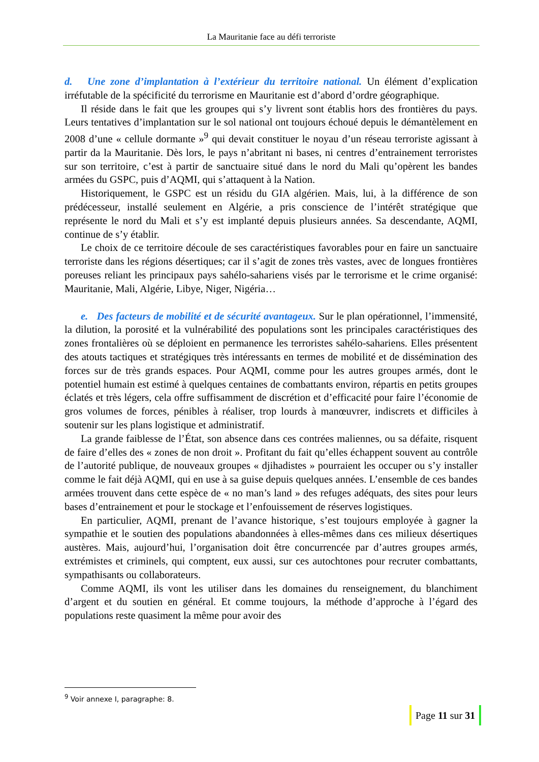La Mauritanie face au défi terroriste
d. Une zone d’implantation à l’extérieur du territoire national. Un élément d’explication irréfutable de la spécificité du terrorisme en Mauritanie est d’abord d’ordre géographique.
Il réside dans le fait que les groupes qui s’y livrent sont établis hors des frontières du pays. Leurs tentatives d’implantation sur le sol national ont toujours échoué depuis le démantèlement en 2008 d’une « cellule dormante »<sup>9</sup> qui devait constituer le noyau d’un réseau terroriste agissant à partir da la Mauritanie. Dès lors, le pays n’abritant ni bases, ni centres d’entrainement terroristes sur son territoire, c’est à partir de sanctuaire situé dans le nord du Mali qu’opèrent les bandes armées du GSPC, puis d’AQMI, qui s’attaquent à la Nation.
Historiquement, le GSPC est un résidu du GIA algérien. Mais, lui, à la différence de son prédécesseur, installé seulement en Algérie, a pris conscience de l’intérêt stratégique que représente le nord du Mali et s’y est implanté depuis plusieurs années. Sa descendante, AQMI, continue de s’y établir.
Le choix de ce territoire découle de ses caractéristiques favorables pour en faire un sanctuaire terroriste dans les régions désertiques; car il s’agit de zones très vastes, avec de longues frontières poreuses reliant les principaux pays sahélo-sahariens visés par le terrorisme et le crime organisé: Mauritanie, Mali, Algérie, Libye, Niger, Nigéria…
e. Des facteurs de mobilité et de sécurité avantageux. Sur le plan opérationnel, l’immensité, la dilution, la porosité et la vulnérabilité des populations sont les principales caractéristiques des zones frontalières où se déploient en permanence les terroristes sahélo-sahariens. Elles présentent des atouts tactiques et stratégiques très intéressants en termes de mobilité et de dissémination des forces sur de très grands espaces. Pour AQMI, comme pour les autres groupes armés, dont le potentiel humain est estimé à quelques centaines de combattants environ, répartis en petits groupes éclatés et très légers, cela offre suffisamment de discrétion et d’efficacité pour faire l’économie de gros volumes de forces, pénibles à réaliser, trop lourds à manœuvrer, indiscrets et difficiles à soutenir sur les plans logistique et administratif.
La grande faiblesse de l’État, son absence dans ces contrées maliennes, ou sa défaite, risquent de faire d’elles des « zones de non droit ». Profitant du fait qu’elles échappent souvent au contrôle de l’autorité publique, de nouveaux groupes « djihadistes » pourraient les occuper ou s’y installer comme le fait déjà AQMI, qui en use à sa guise depuis quelques années. L’ensemble de ces bandes armées trouvent dans cette espèce de « no man’s land » des refuges adéquats, des sites pour leurs bases d’entrainement et pour le stockage et l’enfouissement de réserves logistiques.
En particulier, AQMI, prenant de l’avance historique, s’est toujours employée à gagner la sympathie et le soutien des populations abandonnées à elles-mêmes dans ces milieux désertiques austères. Mais, aujourd’hui, l’organisation doit être concurrencée par d’autres groupes armés, extrémistes et criminels, qui comptent, eux aussi, sur ces autochtones pour recruter combattants, sympathisants ou collaborateurs.
Comme AQMI, ils vont les utiliser dans les domaines du renseignement, du blanchiment d’argent et du soutien en général. Et comme toujours, la méthode d’approche à l’égard des populations reste quasiment la même pour avoir des
<sup>9</sup> Voir annexe I, paragraphe: 8.
Page 11 sur 31